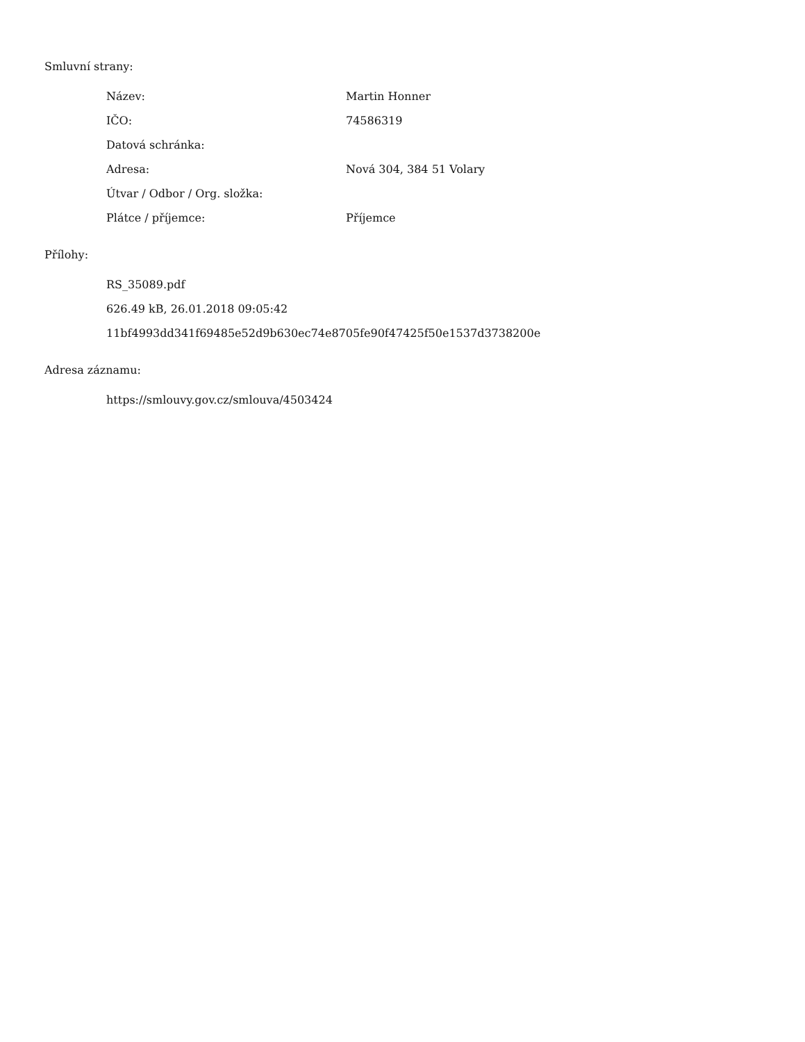Smluvní strany:
Název: Martin Honner
IČO: 74586319
Datová schránka:
Adresa: Nová 304, 384 51 Volary
Útvar / Odbor / Org. složka:
Plátce / příjemce: Příjemce
Přílohy:
RS_35089.pdf
626.49 kB, 26.01.2018 09:05:42
11bf4993dd341f69485e52d9b630ec74e8705fe90f47425f50e1537d3738200e
Adresa záznamu:
https://smlouvy.gov.cz/smlouva/4503424